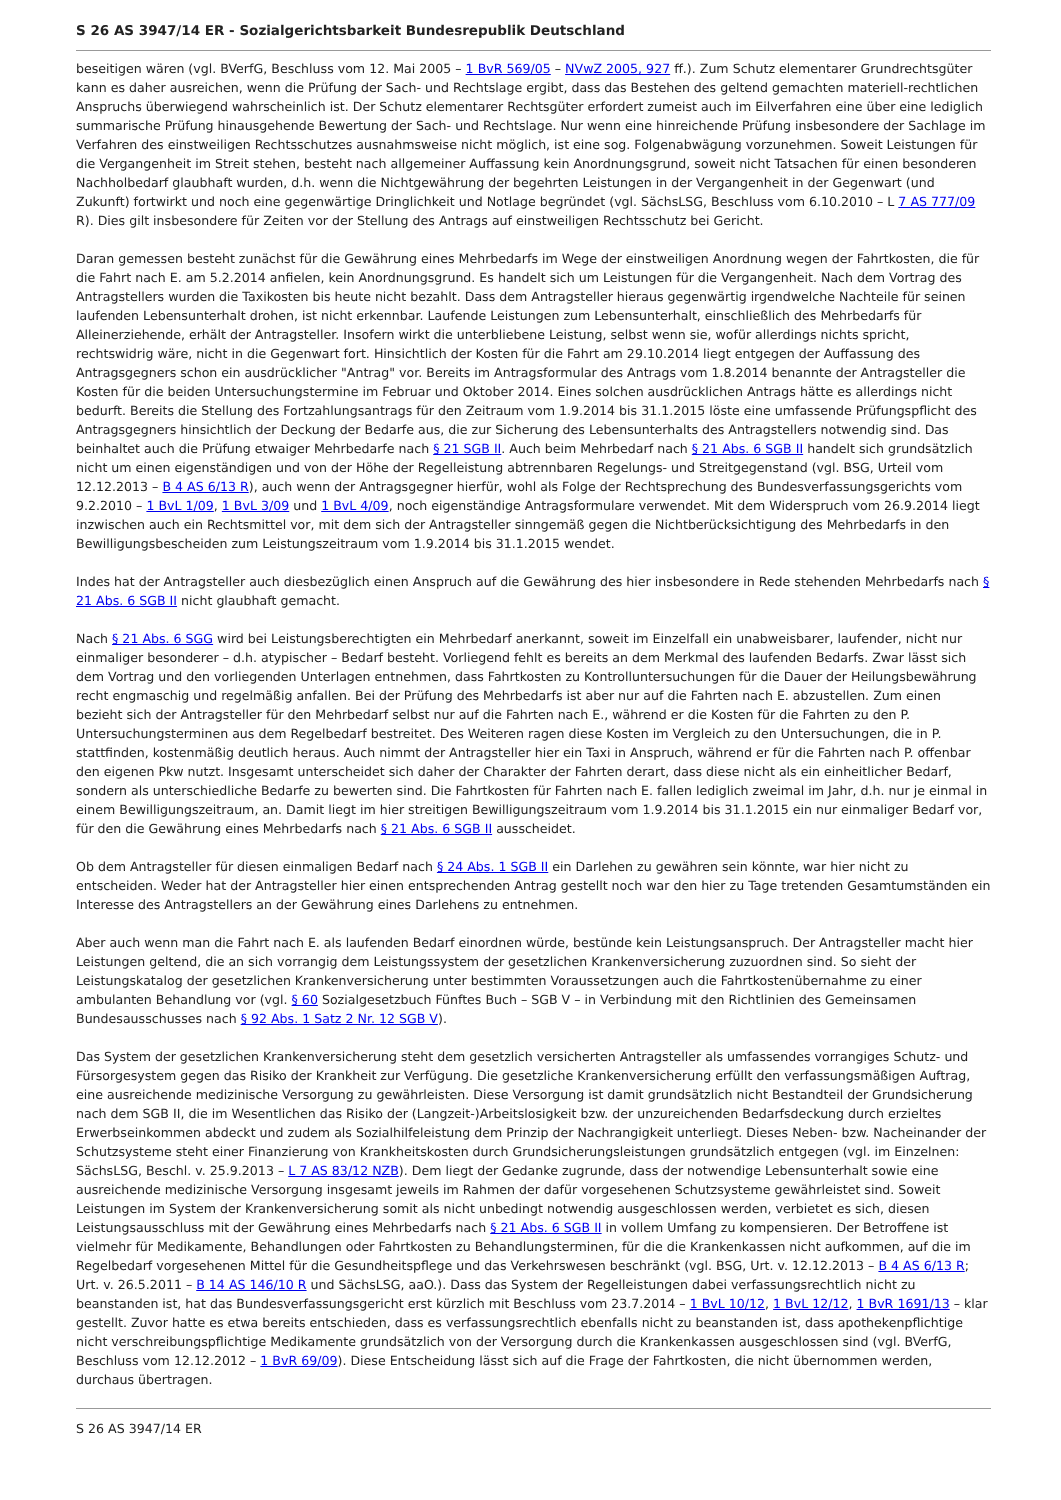S 26 AS 3947/14 ER - Sozialgerichtsbarkeit Bundesrepublik Deutschland
beseitigen wären (vgl. BVerfG, Beschluss vom 12. Mai 2005 – 1 BvR 569/05 – NVwZ 2005, 927 ff.). Zum Schutz elementarer Grundrechtsgüter kann es daher ausreichen, wenn die Prüfung der Sach- und Rechtslage ergibt, dass das Bestehen des geltend gemachten materiell-rechtlichen Anspruchs überwiegend wahrscheinlich ist. Der Schutz elementarer Rechtsgüter erfordert zumeist auch im Eilverfahren eine über eine lediglich summarische Prüfung hinausgehende Bewertung der Sach- und Rechtslage. Nur wenn eine hinreichende Prüfung insbesondere der Sachlage im Verfahren des einstweiligen Rechtsschutzes ausnahmsweise nicht möglich, ist eine sog. Folgenabwägung vorzunehmen. Soweit Leistungen für die Vergangenheit im Streit stehen, besteht nach allgemeiner Auffassung kein Anordnungsgrund, soweit nicht Tatsachen für einen besonderen Nachholbedarf glaubhaft wurden, d.h. wenn die Nichtgewährung der begehrten Leistungen in der Vergangenheit in der Gegenwart (und Zukunft) fortwirkt und noch eine gegenwärtige Dringlichkeit und Notlage begründet (vgl. SächsLSG, Beschluss vom 6.10.2010 – L 7 AS 777/09 R). Dies gilt insbesondere für Zeiten vor der Stellung des Antrags auf einstweiligen Rechtsschutz bei Gericht.
Daran gemessen besteht zunächst für die Gewährung eines Mehrbedarfs im Wege der einstweiligen Anordnung wegen der Fahrtkosten, die für die Fahrt nach E. am 5.2.2014 anfielen, kein Anordnungsgrund. Es handelt sich um Leistungen für die Vergangenheit. Nach dem Vortrag des Antragstellers wurden die Taxikosten bis heute nicht bezahlt. Dass dem Antragsteller hieraus gegenwärtig irgendwelche Nachteile für seinen laufenden Lebensunterhalt drohen, ist nicht erkennbar. Laufende Leistungen zum Lebensunterhalt, einschließlich des Mehrbedarfs für Alleinerziehende, erhält der Antragsteller. Insofern wirkt die unterbliebene Leistung, selbst wenn sie, wofür allerdings nichts spricht, rechtswidrig wäre, nicht in die Gegenwart fort. Hinsichtlich der Kosten für die Fahrt am 29.10.2014 liegt entgegen der Auffassung des Antragsgegners schon ein ausdrücklicher "Antrag" vor. Bereits im Antragsformular des Antrags vom 1.8.2014 benannte der Antragsteller die Kosten für die beiden Untersuchungstermine im Februar und Oktober 2014. Eines solchen ausdrücklichen Antrags hätte es allerdings nicht bedurft. Bereits die Stellung des Fortzahlungsantrags für den Zeitraum vom 1.9.2014 bis 31.1.2015 löste eine umfassende Prüfungspflicht des Antragsgegners hinsichtlich der Deckung der Bedarfe aus, die zur Sicherung des Lebensunterhalts des Antragstellers notwendig sind. Das beinhaltet auch die Prüfung etwaiger Mehrbedarfe nach § 21 SGB II. Auch beim Mehrbedarf nach § 21 Abs. 6 SGB II handelt sich grundsätzlich nicht um einen eigenständigen und von der Höhe der Regelleistung abtrennbaren Regelungs- und Streitgegenstand (vgl. BSG, Urteil vom 12.12.2013 – B 4 AS 6/13 R), auch wenn der Antragsgegner hierfür, wohl als Folge der Rechtsprechung des Bundesverfassungsgerichts vom 9.2.2010 – 1 BvL 1/09, 1 BvL 3/09 und 1 BvL 4/09, noch eigenständige Antragsformulare verwendet. Mit dem Widerspruch vom 26.9.2014 liegt inzwischen auch ein Rechtsmittel vor, mit dem sich der Antragsteller sinngemäß gegen die Nichtberücksichtigung des Mehrbedarfs in den Bewilligungsbescheiden zum Leistungszeitraum vom 1.9.2014 bis 31.1.2015 wendet.
Indes hat der Antragsteller auch diesbezüglich einen Anspruch auf die Gewährung des hier insbesondere in Rede stehenden Mehrbedarfs nach § 21 Abs. 6 SGB II nicht glaubhaft gemacht.
Nach § 21 Abs. 6 SGG wird bei Leistungsberechtigten ein Mehrbedarf anerkannt, soweit im Einzelfall ein unabweisbarer, laufender, nicht nur einmaliger besonderer – d.h. atypischer – Bedarf besteht. Vorliegend fehlt es bereits an dem Merkmal des laufenden Bedarfs. Zwar lässt sich dem Vortrag und den vorliegenden Unterlagen entnehmen, dass Fahrtkosten zu Kontrolluntersuchungen für die Dauer der Heilungsbewährung recht engmaschig und regelmäßig anfallen. Bei der Prüfung des Mehrbedarfs ist aber nur auf die Fahrten nach E. abzustellen. Zum einen bezieht sich der Antragsteller für den Mehrbedarf selbst nur auf die Fahrten nach E., während er die Kosten für die Fahrten zu den P. Untersuchungsterminen aus dem Regelbedarf bestreitet. Des Weiteren ragen diese Kosten im Vergleich zu den Untersuchungen, die in P. stattfinden, kostenmäßig deutlich heraus. Auch nimmt der Antragsteller hier ein Taxi in Anspruch, während er für die Fahrten nach P. offenbar den eigenen Pkw nutzt. Insgesamt unterscheidet sich daher der Charakter der Fahrten derart, dass diese nicht als ein einheitlicher Bedarf, sondern als unterschiedliche Bedarfe zu bewerten sind. Die Fahrtkosten für Fahrten nach E. fallen lediglich zweimal im Jahr, d.h. nur je einmal in einem Bewilligungszeitraum, an. Damit liegt im hier streitigen Bewilligungszeitraum vom 1.9.2014 bis 31.1.2015 ein nur einmaliger Bedarf vor, für den die Gewährung eines Mehrbedarfs nach § 21 Abs. 6 SGB II ausscheidet.
Ob dem Antragsteller für diesen einmaligen Bedarf nach § 24 Abs. 1 SGB II ein Darlehen zu gewähren sein könnte, war hier nicht zu entscheiden. Weder hat der Antragsteller hier einen entsprechenden Antrag gestellt noch war den hier zu Tage tretenden Gesamtumständen ein Interesse des Antragstellers an der Gewährung eines Darlehens zu entnehmen.
Aber auch wenn man die Fahrt nach E. als laufenden Bedarf einordnen würde, bestünde kein Leistungsanspruch. Der Antragsteller macht hier Leistungen geltend, die an sich vorrangig dem Leistungssystem der gesetzlichen Krankenversicherung zuzuordnen sind. So sieht der Leistungskatalog der gesetzlichen Krankenversicherung unter bestimmten Voraussetzungen auch die Fahrtkostenübernahme zu einer ambulanten Behandlung vor (vgl. § 60 Sozialgesetzbuch Fünftes Buch – SGB V – in Verbindung mit den Richtlinien des Gemeinsamen Bundesausschusses nach § 92 Abs. 1 Satz 2 Nr. 12 SGB V).
Das System der gesetzlichen Krankenversicherung steht dem gesetzlich versicherten Antragsteller als umfassendes vorrangiges Schutz- und Fürsorgesystem gegen das Risiko der Krankheit zur Verfügung. Die gesetzliche Krankenversicherung erfüllt den verfassungsmäßigen Auftrag, eine ausreichende medizinische Versorgung zu gewährleisten. Diese Versorgung ist damit grundsätzlich nicht Bestandteil der Grundsicherung nach dem SGB II, die im Wesentlichen das Risiko der (Langzeit-)Arbeitslosigkeit bzw. der unzureichenden Bedarfsdeckung durch erzieltes Erwerbseinkommen abdeckt und zudem als Sozialhilfeleistung dem Prinzip der Nachrangigkeit unterliegt. Dieses Neben- bzw. Nacheinander der Schutzsysteme steht einer Finanzierung von Krankheitskosten durch Grundsicherungsleistungen grundsätzlich entgegen (vgl. im Einzelnen: SächsLSG, Beschl. v. 25.9.2013 – L 7 AS 83/12 NZB). Dem liegt der Gedanke zugrunde, dass der notwendige Lebensunterhalt sowie eine ausreichende medizinische Versorgung insgesamt jeweils im Rahmen der dafür vorgesehenen Schutzsysteme gewährleistet sind. Soweit Leistungen im System der Krankenversicherung somit als nicht unbedingt notwendig ausgeschlossen werden, verbietet es sich, diesen Leistungsausschluss mit der Gewährung eines Mehrbedarfs nach § 21 Abs. 6 SGB II in vollem Umfang zu kompensieren. Der Betroffene ist vielmehr für Medikamente, Behandlungen oder Fahrtkosten zu Behandlungsterminen, für die die Krankenkassen nicht aufkommen, auf die im Regelbedarf vorgesehenen Mittel für die Gesundheitspflege und das Verkehrswesen beschränkt (vgl. BSG, Urt. v. 12.12.2013 – B 4 AS 6/13 R; Urt. v. 26.5.2011 – B 14 AS 146/10 R und SächsLSG, aaO.). Dass das System der Regelleistungen dabei verfassungsrechtlich nicht zu beanstanden ist, hat das Bundesverfassungsgericht erst kürzlich mit Beschluss vom 23.7.2014 – 1 BvL 10/12, 1 BvL 12/12, 1 BvR 1691/13 – klar gestellt. Zuvor hatte es etwa bereits entschieden, dass es verfassungsrechtlich ebenfalls nicht zu beanstanden ist, dass apothekenpflichtige nicht verschreibungspflichtige Medikamente grundsätzlich von der Versorgung durch die Krankenkassen ausgeschlossen sind (vgl. BVerfG, Beschluss vom 12.12.2012 – 1 BvR 69/09). Diese Entscheidung lässt sich auf die Frage der Fahrtkosten, die nicht übernommen werden, durchaus übertragen.
S 26 AS 3947/14 ER